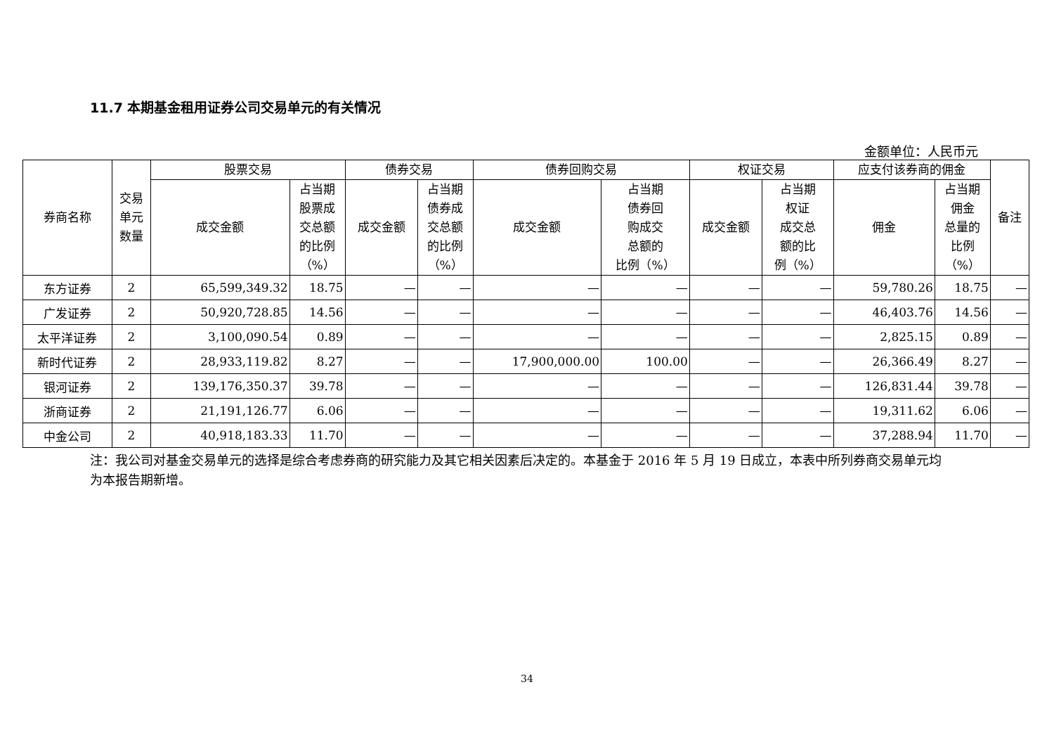11.7 本期基金租用证券公司交易单元的有关情况
金额单位：人民币元
| 券商名称 | 交易 单元 数量 | 股票交易 | | 债券交易 | | 债券回购交易 | | 权证交易 | | 应支付该券商的佣金 | | 备注 |
| --- | --- | --- | --- | --- | --- | --- | --- | --- | --- | --- | --- | --- |
| | | 成交金额 | 占当期 股票成 交总额 的比例 （%） | 成交金额 | 占当期 债券成 交总额 的比例 （%） | 成交金额 | 占当期 债券回 购成交 总额的 比例（%） | 成交金额 | 占当期 权证 成交总 额的比 例（%） | 佣金 | 占当期 佣金 总量的 比例 （%） | |
| 东方证券 | 2 | 65,599,349.32 | 18.75 | — | — | — | — | — | — | 59,780.26 | 18.75 | — |
| 广发证券 | 2 | 50,920,728.85 | 14.56 | — | — | — | — | — | — | 46,403.76 | 14.56 | — |
| 太平洋证券 | 2 | 3,100,090.54 | 0.89 | — | — | — | — | — | — | 2,825.15 | 0.89 | — |
| 新时代证券 | 2 | 28,933,119.82 | 8.27 | — | — | 17,900,000.00 | 100.00 | — | — | 26,366.49 | 8.27 | — |
| 银河证券 | 2 | 139,176,350.37 | 39.78 | — | — | — | — | — | — | 126,831.44 | 39.78 | — |
| 浙商证券 | 2 | 21,191,126.77 | 6.06 | — | — | — | — | — | — | 19,311.62 | 6.06 | — |
| 中金公司 | 2 | 40,918,183.33 | 11.70 | — | — | — | — | — | — | 37,288.94 | 11.70 | — |
注：我公司对基金交易单元的选择是综合考虑券商的研究能力及其它相关因素后决定的。本基金于 2016 年 5 月 19 日成立，本表中所列券商交易单元均为本报告期新增。
34